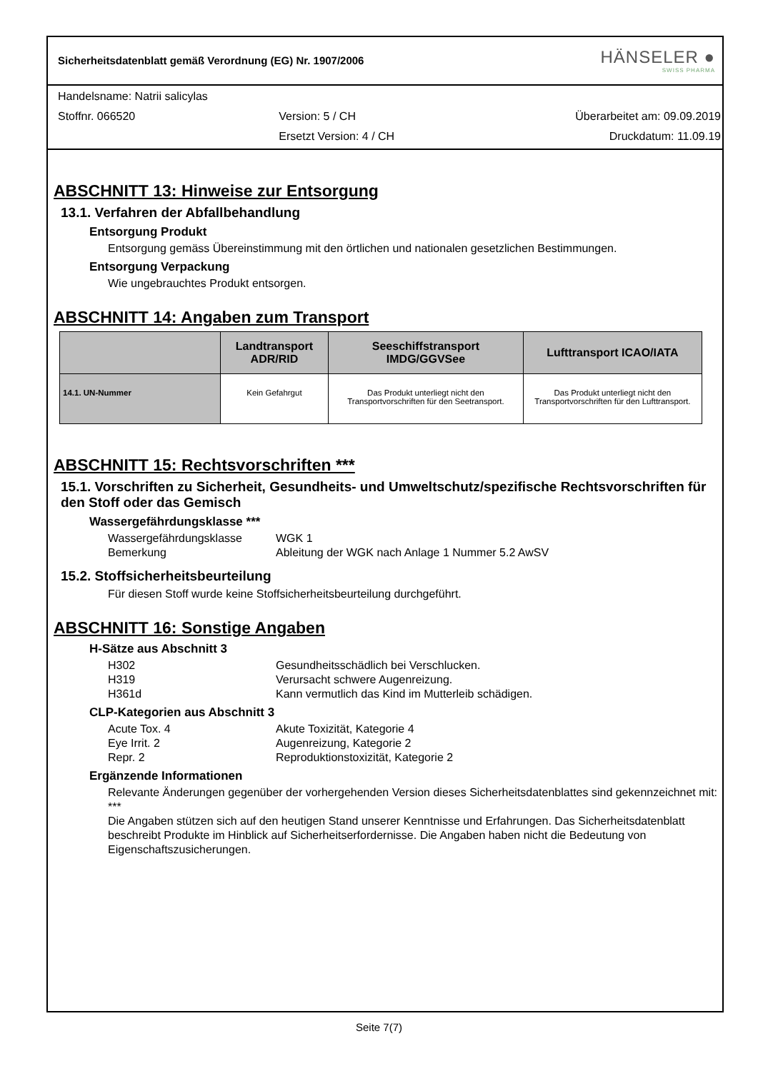Sicherheitsdatenblatt gemäß Verordnung (EG) Nr. 1907/2006
HÄNSELER ●
SWISS PHARMA
Handelsname: Natrii salicylas
Stoffnr. 066520 Version: 5 / CH Überarbeitet am: 09.09.2019
Ersetzt Version: 4 / CH Druckdatum: 11.09.19
ABSCHNITT 13: Hinweise zur Entsorgung
13.1. Verfahren der Abfallbehandlung
Entsorgung Produkt
Entsorgung gemäss Übereinstimmung mit den örtlichen und nationalen gesetzlichen Bestimmungen.
Entsorgung Verpackung
Wie ungebrauchtes Produkt entsorgen.
ABSCHNITT 14: Angaben zum Transport
| | Landtransport ADR/RID | Seeschiffstransport IMDG/GGVSee | Lufttransport ICAO/IATA |
| --- | --- | --- | --- |
| 14.1. UN-Nummer | Kein Gefahrgut | Das Produkt unterliegt nicht den Transportvorschriften für den Seetransport. | Das Produkt unterliegt nicht den Transportvorschriften für den Lufttransport. |
ABSCHNITT 15: Rechtsvorschriften ***
15.1. Vorschriften zu Sicherheit, Gesundheits- und Umweltschutz/spezifische Rechtsvorschriften für den Stoff oder das Gemisch
Wassergefährdungsklasse ***
Wassergefährdungsklasse
WGK 1
Bemerkung
Ableitung der WGK nach Anlage 1 Nummer 5.2 AwSV
15.2. Stoffsicherheitsbeurteilung
Für diesen Stoff wurde keine Stoffsicherheitsbeurteilung durchgeführt.
ABSCHNITT 16: Sonstige Angaben
H-Sätze aus Abschnitt 3
H302
Gesundheitsschädlich bei Verschlucken.
H319
Verursacht schwere Augenreizung.
H361d
Kann vermutlich das Kind im Mutterleib schädigen.
CLP-Kategorien aus Abschnitt 3
Acute Tox. 4
Akute Toxizität, Kategorie 4
Eye Irrit. 2
Augenreizung, Kategorie 2
Repr. 2
Reproduktionstoxizität, Kategorie 2
Ergänzende Informationen
Relevante Änderungen gegenüber der vorhergehenden Version dieses Sicherheitsdatenblattes sind gekennzeichnet mit: ***
Die Angaben stützen sich auf den heutigen Stand unserer Kenntnisse und Erfahrungen. Das Sicherheitsdatenblatt beschreibt Produkte im Hinblick auf Sicherheitserfordernisse. Die Angaben haben nicht die Bedeutung von Eigenschaftszusicherungen.
Seite 7(7)